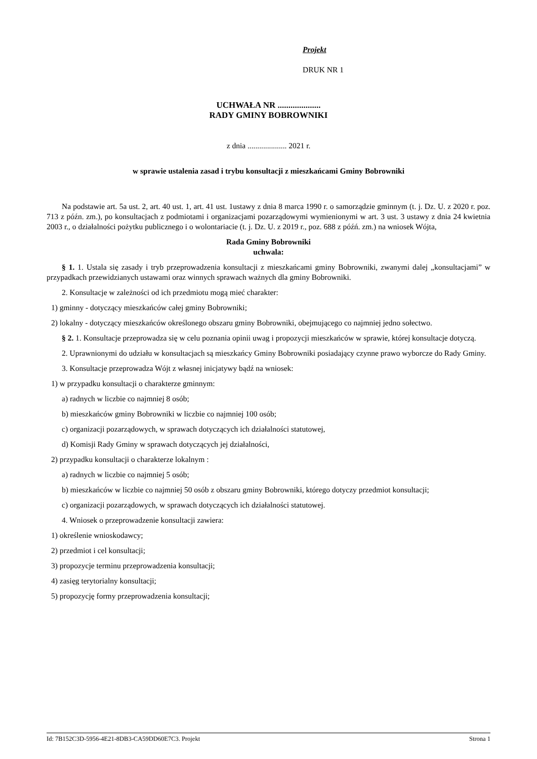Projekt
DRUK NR 1
UCHWAŁA NR ....................
RADY GMINY BOBROWNIKI
z dnia .................... 2021 r.
w sprawie ustalenia zasad i trybu konsultacji z mieszkańcami Gminy Bobrowniki
Na podstawie art. 5a ust. 2, art. 40 ust. 1, art. 41 ust. 1ustawy z dnia 8 marca 1990 r. o samorządzie gminnym (t. j. Dz. U. z 2020 r. poz. 713 z późn. zm.), po konsultacjach z podmiotami i organizacjami pozarządowymi wymienionymi w art. 3 ust. 3 ustawy z dnia 24 kwietnia 2003 r., o działalności pożytku publicznego i o wolontariacie (t. j. Dz. U. z 2019 r., poz. 688 z późń. zm.) na wniosek Wójta,
Rada Gminy Bobrowniki
uchwala:
§ 1. 1. Ustala się zasady i tryb przeprowadzenia konsultacji z mieszkańcami gminy Bobrowniki, zwanymi dalej „konsultacjami” w przypadkach przewidzianych ustawami oraz winnych sprawach ważnych dla gminy Bobrowniki.
2. Konsultacje w zależności od ich przedmiotu mogą mieć charakter:
1) gminny - dotyczący mieszkańców całej gminy Bobrowniki;
2) lokalny - dotyczący mieszkańców określonego obszaru gminy Bobrowniki, obejmującego co najmniej jedno sołectwo.
§ 2. 1. Konsultacje przeprowadza się w celu poznania opinii uwag i propozycji mieszkańców w sprawie, której konsultacje dotyczą.
2. Uprawnionymi do udziału w konsultacjach są mieszkańcy Gminy Bobrowniki posiadający czynne prawo wyborcze do Rady Gminy.
3. Konsultacje przeprowadza Wójt z własnej inicjatywy bądź na wniosek:
1) w przypadku konsultacji o charakterze gminnym:
a) radnych w liczbie co najmniej 8 osób;
b) mieszkańców gminy Bobrowniki w liczbie co najmniej 100 osób;
c) organizacji pozarządowych, w sprawach dotyczących ich działalności statutowej,
d) Komisji Rady Gminy w sprawach dotyczących jej działalności,
2) przypadku konsultacji o charakterze lokalnym :
a) radnych w liczbie co najmniej 5 osób;
b) mieszkańców w liczbie co najmniej 50 osób z obszaru gminy Bobrowniki, którego dotyczy przedmiot konsultacji;
c) organizacji pozarządowych, w sprawach dotyczących ich działalności statutowej.
4. Wniosek o przeprowadzenie konsultacji zawiera:
1) określenie wnioskodawcy;
2) przedmiot i cel konsultacji;
3) propozycje terminu przeprowadzenia konsultacji;
4) zasięg terytorialny konsultacji;
5) propozycję formy przeprowadzenia konsultacji;
Id: 7B152C3D-5956-4E21-8DB3-CA59DD60E7C3. Projekt Strona 1